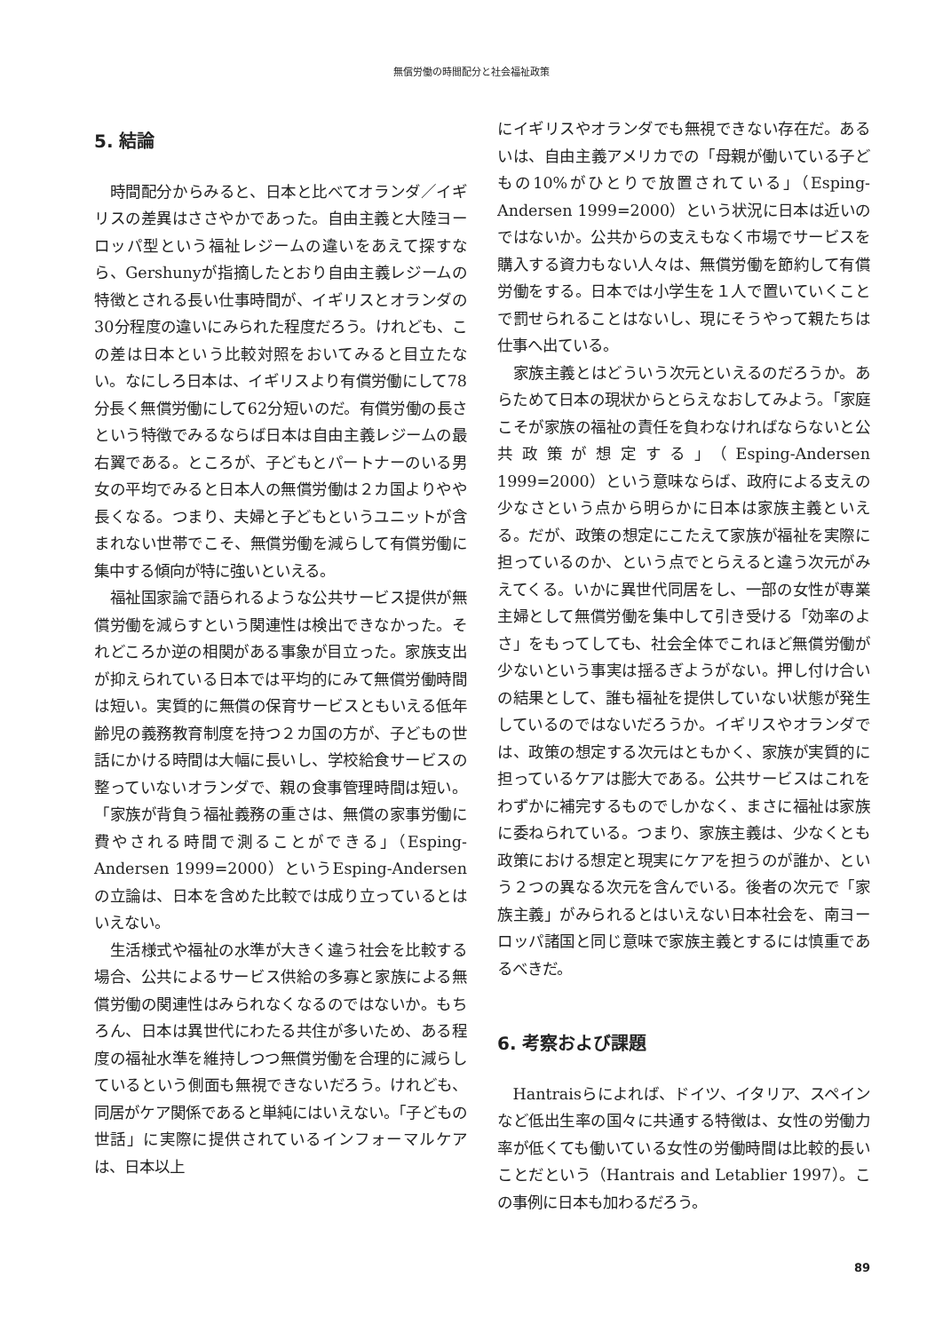無償労働の時間配分と社会福祉政策
5. 結論
時間配分からみると、日本と比べてオランダ／イギリスの差異はささやかであった。自由主義と大陸ヨーロッパ型という福祉レジームの違いをあえて探すなら、Gershunyが指摘したとおり自由主義レジームの特徴とされる長い仕事時間が、イギリスとオランダの30分程度の違いにみられた程度だろう。けれども、この差は日本という比較対照をおいてみると目立たない。なにしろ日本は、イギリスより有償労働にして78分長く無償労働にして62分短いのだ。有償労働の長さという特徴でみるならば日本は自由主義レジームの最右翼である。ところが、子どもとパートナーのいる男女の平均でみると日本人の無償労働は２カ国よりやや長くなる。つまり、夫婦と子どもというユニットが含まれない世帯でこそ、無償労働を減らして有償労働に集中する傾向が特に強いといえる。
福祉国家論で語られるような公共サービス提供が無償労働を減らすという関連性は検出できなかった。それどころか逆の相関がある事象が目立った。家族支出が抑えられている日本では平均的にみて無償労働時間は短い。実質的に無償の保育サービスともいえる低年齢児の義務教育制度を持つ２カ国の方が、子どもの世話にかける時間は大幅に長いし、学校給食サービスの整っていないオランダで、親の食事管理時間は短い。「家族が背負う福祉義務の重さは、無償の家事労働に費やされる時間で測ることができる」（Esping-Andersen 1999=2000）というEsping-Andersenの立論は、日本を含めた比較では成り立っているとはいえない。
生活様式や福祉の水準が大きく違う社会を比較する場合、公共によるサービス供給の多寡と家族による無償労働の関連性はみられなくなるのではないか。もちろん、日本は異世代にわたる共住が多いため、ある程度の福祉水準を維持しつつ無償労働を合理的に減らしているという側面も無視できないだろう。けれども、同居がケア関係であると単純にはいえない。「子どもの世話」に実際に提供されているインフォーマルケアは、日本以上
にイギリスやオランダでも無視できない存在だ。あるいは、自由主義アメリカでの「母親が働いている子どもの10%がひとりで放置されている」（Esping-Andersen 1999=2000）という状況に日本は近いのではないか。公共からの支えもなく市場でサービスを購入する資力もない人々は、無償労働を節約して有償労働をする。日本では小学生を１人で置いていくことで罰せられることはないし、現にそうやって親たちは仕事へ出ている。
家族主義とはどういう次元といえるのだろうか。あらためて日本の現状からとらえなおしてみよう。「家庭こそが家族の福祉の責任を負わなければならないと公共政策が想定する」（Esping-Andersen 1999=2000）という意味ならば、政府による支えの少なさという点から明らかに日本は家族主義といえる。だが、政策の想定にこたえて家族が福祉を実際に担っているのか、という点でとらえると違う次元がみえてくる。いかに異世代同居をし、一部の女性が専業主婦として無償労働を集中して引き受ける「効率のよさ」をもってしても、社会全体でこれほど無償労働が少ないという事実は揺るぎようがない。押し付け合いの結果として、誰も福祉を提供していない状態が発生しているのではないだろうか。イギリスやオランダでは、政策の想定する次元はともかく、家族が実質的に担っているケアは膨大である。公共サービスはこれをわずかに補完するものでしかなく、まさに福祉は家族に委ねられている。つまり、家族主義は、少なくとも政策における想定と現実にケアを担うのが誰か、という２つの異なる次元を含んでいる。後者の次元で「家族主義」がみられるとはいえない日本社会を、南ヨーロッパ諸国と同じ意味で家族主義とするには慎重であるべきだ。
6. 考察および課題
Hantraisらによれば、ドイツ、イタリア、スペインなど低出生率の国々に共通する特徴は、女性の労働力率が低くても働いている女性の労働時間は比較的長いことだという（Hantrais and Letablier 1997）。この事例に日本も加わるだろう。
89